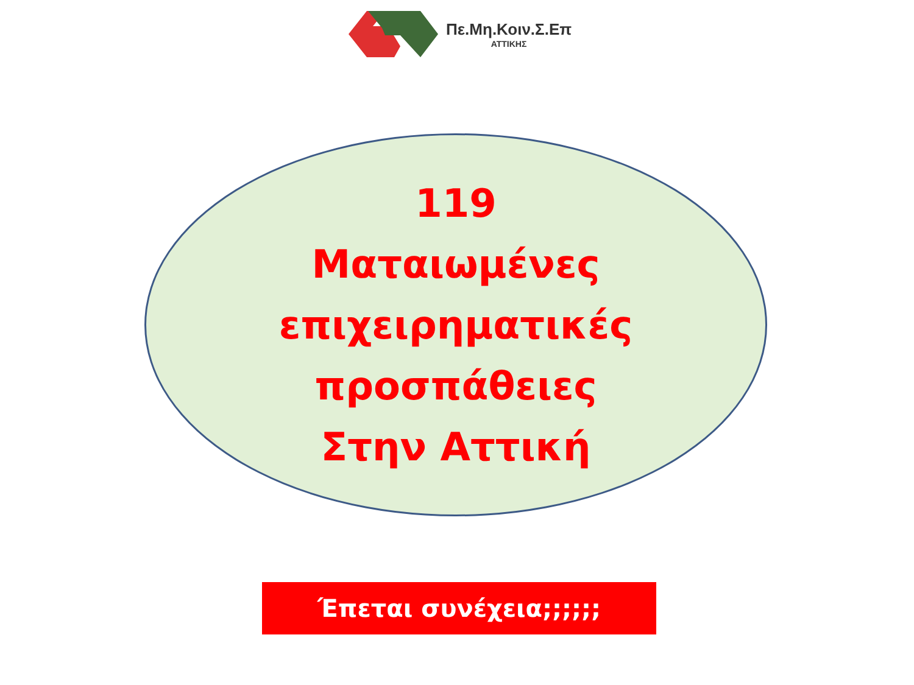Πε.Μη.Κοιν.Σ.Επ
ΑΤΤΙΚΗΣ
119
Ματαιωμένες
επιχειρηματικές
προσπάθειες
Στην Αττική
Έπεται συνέχεια;;;;;;